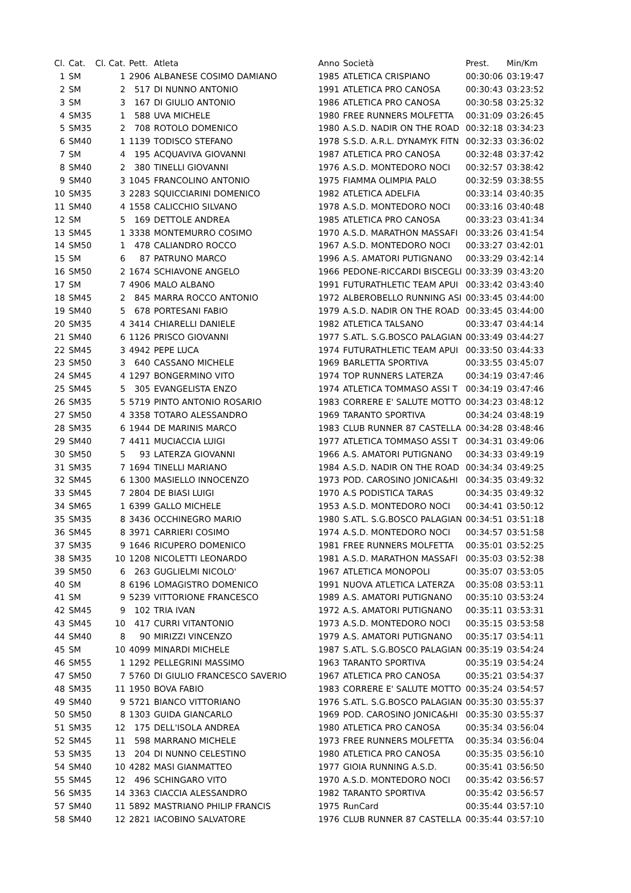| Cl. | Cat. | Cl. Cat. | Pett. | Atleta | Anno | Società | Prest. | Min/Km |
| --- | --- | --- | --- | --- | --- | --- | --- | --- |
| 1 | SM | 1 | 2906 | ALBANESE COSIMO DAMIANO | 1985 | ATLETICA CRISPIANO | 00:30:06 | 03:19:47 |
| 2 | SM | 2 | 517 | DI NUNNO ANTONIO | 1991 | ATLETICA PRO CANOSA | 00:30:43 | 03:23:52 |
| 3 | SM | 3 | 167 | DI GIULIO ANTONIO | 1986 | ATLETICA PRO CANOSA | 00:30:58 | 03:25:32 |
| 4 | SM35 | 1 | 588 | UVA MICHELE | 1980 | FREE RUNNERS MOLFETTA | 00:31:09 | 03:26:45 |
| 5 | SM35 | 2 | 708 | ROTOLO DOMENICO | 1980 | A.S.D. NADIR ON THE ROAD | 00:32:18 | 03:34:23 |
| 6 | SM40 | 1 | 1139 | TODISCO STEFANO | 1978 | S.S.D. A.R.L. DYNAMYK FITN | 00:32:33 | 03:36:02 |
| 7 | SM | 4 | 195 | ACQUAVIVA GIOVANNI | 1987 | ATLETICA PRO CANOSA | 00:32:48 | 03:37:42 |
| 8 | SM40 | 2 | 380 | TINELLI GIOVANNI | 1976 | A.S.D. MONTEDORO NOCI | 00:32:57 | 03:38:42 |
| 9 | SM40 | 3 | 1045 | FRANCOLINO ANTONIO | 1975 | FIAMMA OLIMPIA PALO | 00:32:59 | 03:38:55 |
| 10 | SM35 | 3 | 2283 | SQUICCIARINI DOMENICO | 1982 | ATLETICA ADELFIA | 00:33:14 | 03:40:35 |
| 11 | SM40 | 4 | 1558 | CALICCHIO SILVANO | 1978 | A.S.D. MONTEDORO NOCI | 00:33:16 | 03:40:48 |
| 12 | SM | 5 | 169 | DETTOLE ANDREA | 1985 | ATLETICA PRO CANOSA | 00:33:23 | 03:41:34 |
| 13 | SM45 | 1 | 3338 | MONTEMURRO COSIMO | 1970 | A.S.D. MARATHON MASSAFI | 00:33:26 | 03:41:54 |
| 14 | SM50 | 1 | 478 | CALIANDRO ROCCO | 1967 | A.S.D. MONTEDORO NOCI | 00:33:27 | 03:42:01 |
| 15 | SM | 6 | 87 | PATRUNO MARCO | 1996 | A.S. AMATORI PUTIGNANO | 00:33:29 | 03:42:14 |
| 16 | SM50 | 2 | 1674 | SCHIAVONE ANGELO | 1966 | PEDONE-RICCARDI BISCEGLI | 00:33:39 | 03:43:20 |
| 17 | SM | 7 | 4906 | MALO ALBANO | 1991 | FUTURATHLETIC TEAM APUI | 00:33:42 | 03:43:40 |
| 18 | SM45 | 2 | 845 | MARRA ROCCO ANTONIO | 1972 | ALBEROBELLO RUNNING ASI | 00:33:45 | 03:44:00 |
| 19 | SM40 | 5 | 678 | PORTESANI FABIO | 1979 | A.S.D. NADIR ON THE ROAD | 00:33:45 | 03:44:00 |
| 20 | SM35 | 4 | 3414 | CHIARELLI DANIELE | 1982 | ATLETICA TALSANO | 00:33:47 | 03:44:14 |
| 21 | SM40 | 6 | 1126 | PRISCO GIOVANNI | 1977 | S.ATL. S.G.BOSCO PALAGIAN | 00:33:49 | 03:44:27 |
| 22 | SM45 | 3 | 4942 | PEPE LUCA | 1974 | FUTURATHLETIC TEAM APUI | 00:33:50 | 03:44:33 |
| 23 | SM50 | 3 | 640 | CASSANO MICHELE | 1969 | BARLETTA SPORTIVA | 00:33:55 | 03:45:07 |
| 24 | SM45 | 4 | 1297 | BONGERMINO VITO | 1974 | TOP RUNNERS LATERZA | 00:34:19 | 03:47:46 |
| 25 | SM45 | 5 | 305 | EVANGELISTA ENZO | 1974 | ATLETICA TOMMASO ASSI T | 00:34:19 | 03:47:46 |
| 26 | SM35 | 5 | 5719 | PINTO ANTONIO ROSARIO | 1983 | CORRERE E' SALUTE MOTTO | 00:34:23 | 03:48:12 |
| 27 | SM50 | 4 | 3358 | TOTARO ALESSANDRO | 1969 | TARANTO SPORTIVA | 00:34:24 | 03:48:19 |
| 28 | SM35 | 6 | 1944 | DE MARINIS MARCO | 1983 | CLUB RUNNER 87 CASTELLA | 00:34:28 | 03:48:46 |
| 29 | SM40 | 7 | 4411 | MUCIACCIA LUIGI | 1977 | ATLETICA TOMMASO ASSI T | 00:34:31 | 03:49:06 |
| 30 | SM50 | 5 | 93 | LATERZA GIOVANNI | 1966 | A.S. AMATORI PUTIGNANO | 00:34:33 | 03:49:19 |
| 31 | SM35 | 7 | 1694 | TINELLI MARIANO | 1984 | A.S.D. NADIR ON THE ROAD | 00:34:34 | 03:49:25 |
| 32 | SM45 | 6 | 1300 | MASIELLO INNOCENZO | 1973 | POD. CAROSINO JONICA&HI | 00:34:35 | 03:49:32 |
| 33 | SM45 | 7 | 2804 | DE BIASI LUIGI | 1970 | A.S PODISTICA TARAS | 00:34:35 | 03:49:32 |
| 34 | SM65 | 1 | 6399 | GALLO MICHELE | 1953 | A.S.D. MONTEDORO NOCI | 00:34:41 | 03:50:12 |
| 35 | SM35 | 8 | 3436 | OCCHINEGRO MARIO | 1980 | S.ATL. S.G.BOSCO PALAGIAN | 00:34:51 | 03:51:18 |
| 36 | SM45 | 8 | 3971 | CARRIERI COSIMO | 1974 | A.S.D. MONTEDORO NOCI | 00:34:57 | 03:51:58 |
| 37 | SM35 | 9 | 1646 | RICUPERO DOMENICO | 1981 | FREE RUNNERS MOLFETTA | 00:35:01 | 03:52:25 |
| 38 | SM35 | 10 | 1208 | NICOLETTI LEONARDO | 1981 | A.S.D. MARATHON MASSAFI | 00:35:03 | 03:52:38 |
| 39 | SM50 | 6 | 263 | GUGLIELMI NICOLO' | 1967 | ATLETICA MONOPOLI | 00:35:07 | 03:53:05 |
| 40 | SM | 8 | 6196 | LOMAGISTRO DOMENICO | 1991 | NUOVA ATLETICA LATERZA | 00:35:08 | 03:53:11 |
| 41 | SM | 9 | 5239 | VITTORIONE FRANCESCO | 1989 | A.S. AMATORI PUTIGNANO | 00:35:10 | 03:53:24 |
| 42 | SM45 | 9 | 102 | TRIA IVAN | 1972 | A.S. AMATORI PUTIGNANO | 00:35:11 | 03:53:31 |
| 43 | SM45 | 10 | 417 | CURRI VITANTONIO | 1973 | A.S.D. MONTEDORO NOCI | 00:35:15 | 03:53:58 |
| 44 | SM40 | 8 | 90 | MIRIZZI VINCENZO | 1979 | A.S. AMATORI PUTIGNANO | 00:35:17 | 03:54:11 |
| 45 | SM | 10 | 4099 | MINARDI MICHELE | 1987 | S.ATL. S.G.BOSCO PALAGIAN | 00:35:19 | 03:54:24 |
| 46 | SM55 | 1 | 1292 | PELLEGRINI MASSIMO | 1963 | TARANTO SPORTIVA | 00:35:19 | 03:54:24 |
| 47 | SM50 | 7 | 5760 | DI GIULIO FRANCESCO SAVERIO | 1967 | ATLETICA PRO CANOSA | 00:35:21 | 03:54:37 |
| 48 | SM35 | 11 | 1950 | BOVA FABIO | 1983 | CORRERE E' SALUTE MOTTO | 00:35:24 | 03:54:57 |
| 49 | SM40 | 9 | 5721 | BIANCO VITTORIANO | 1976 | S.ATL. S.G.BOSCO PALAGIAN | 00:35:30 | 03:55:37 |
| 50 | SM50 | 8 | 1303 | GUIDA GIANCARLO | 1969 | POD. CAROSINO JONICA&HI | 00:35:30 | 03:55:37 |
| 51 | SM35 | 12 | 175 | DELL'ISOLA ANDREA | 1980 | ATLETICA PRO CANOSA | 00:35:34 | 03:56:04 |
| 52 | SM45 | 11 | 598 | MARRANO MICHELE | 1973 | FREE RUNNERS MOLFETTA | 00:35:34 | 03:56:04 |
| 53 | SM35 | 13 | 204 | DI NUNNO CELESTINO | 1980 | ATLETICA PRO CANOSA | 00:35:35 | 03:56:10 |
| 54 | SM40 | 10 | 4282 | MASI GIANMATTEO | 1977 | GIOIA RUNNING A.S.D. | 00:35:41 | 03:56:50 |
| 55 | SM45 | 12 | 496 | SCHINGARO VITO | 1970 | A.S.D. MONTEDORO NOCI | 00:35:42 | 03:56:57 |
| 56 | SM35 | 14 | 3363 | CIACCIA ALESSANDRO | 1982 | TARANTO SPORTIVA | 00:35:42 | 03:56:57 |
| 57 | SM40 | 11 | 5892 | MASTRIANO PHILIP FRANCIS | 1975 | RunCard | 00:35:44 | 03:57:10 |
| 58 | SM40 | 12 | 2821 | IACOBINO SALVATORE | 1976 | CLUB RUNNER 87 CASTELLA | 00:35:44 | 03:57:10 |